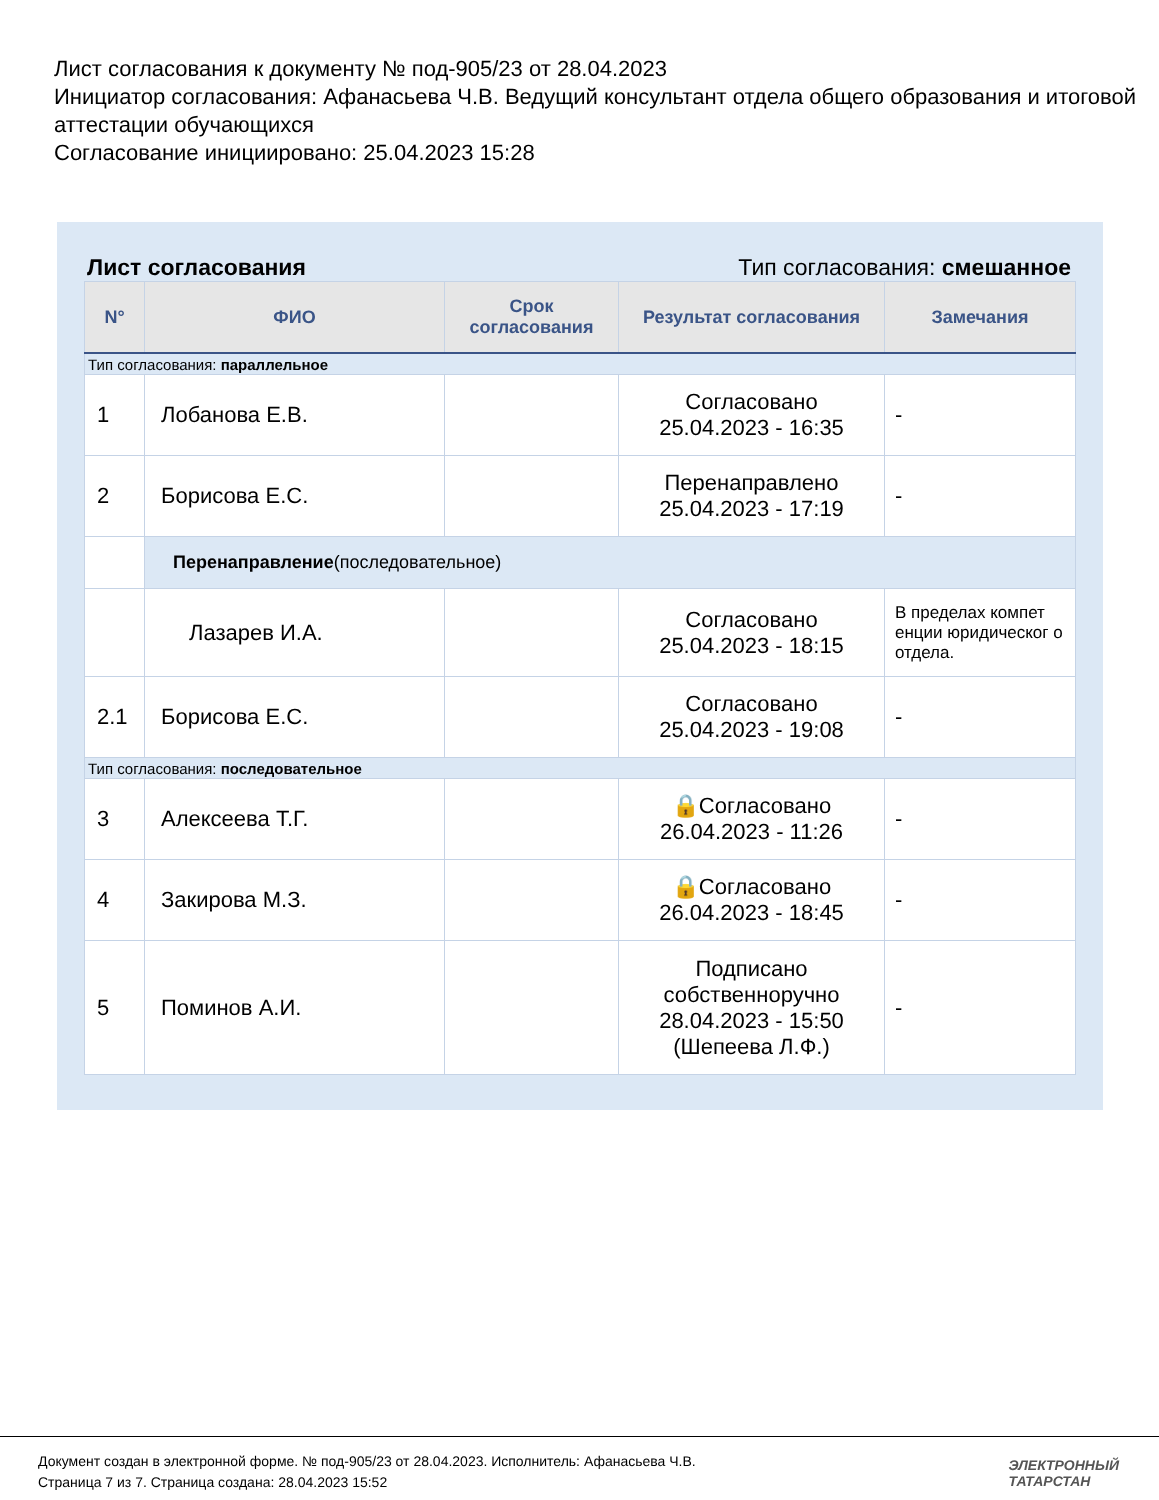Лист согласования к документу № под-905/23 от 28.04.2023
Инициатор согласования: Афанасьева Ч.В. Ведущий консультант отдела общего образования и итоговой аттестации обучающихся
Согласование инициировано: 25.04.2023 15:28
Лист согласования Тип согласования: смешанное
| N° | ФИО | Срок согласования | Результат согласования | Замечания |
| --- | --- | --- | --- | --- |
| Тип согласования: параллельное | | | | |
| 1 | Лобанова Е.В. | | Согласовано 25.04.2023 - 16:35 | - |
| 2 | Борисова Е.С. | | Перенаправлено 25.04.2023 - 17:19 | - |
| | Перенаправление (последовательное) | | | |
| | Лазарев И.А. | | Согласовано 25.04.2023 - 18:15 | В пределах компет енции юридическог о отдела. |
| 2.1 | Борисова Е.С. | | Согласовано 25.04.2023 - 19:08 | - |
| Тип согласования: последовательное | | | | |
| 3 | Алексеева Т.Г. | | 🔒Согласовано 26.04.2023 - 11:26 | - |
| 4 | Закирова М.З. | | 🔒Согласовано 26.04.2023 - 18:45 | - |
| 5 | Поминов А.И. | | Подписано собственноручно 28.04.2023 - 15:50 (Шепеева Л.Ф.) | - |
Документ создан в электронной форме. № под-905/23 от 28.04.2023. Исполнитель: Афанасьева Ч.В.
Страница 7 из 7. Страница создана: 28.04.2023 15:52
ЭЛЕКТРОННЫЙ
ТАТАРСТАН